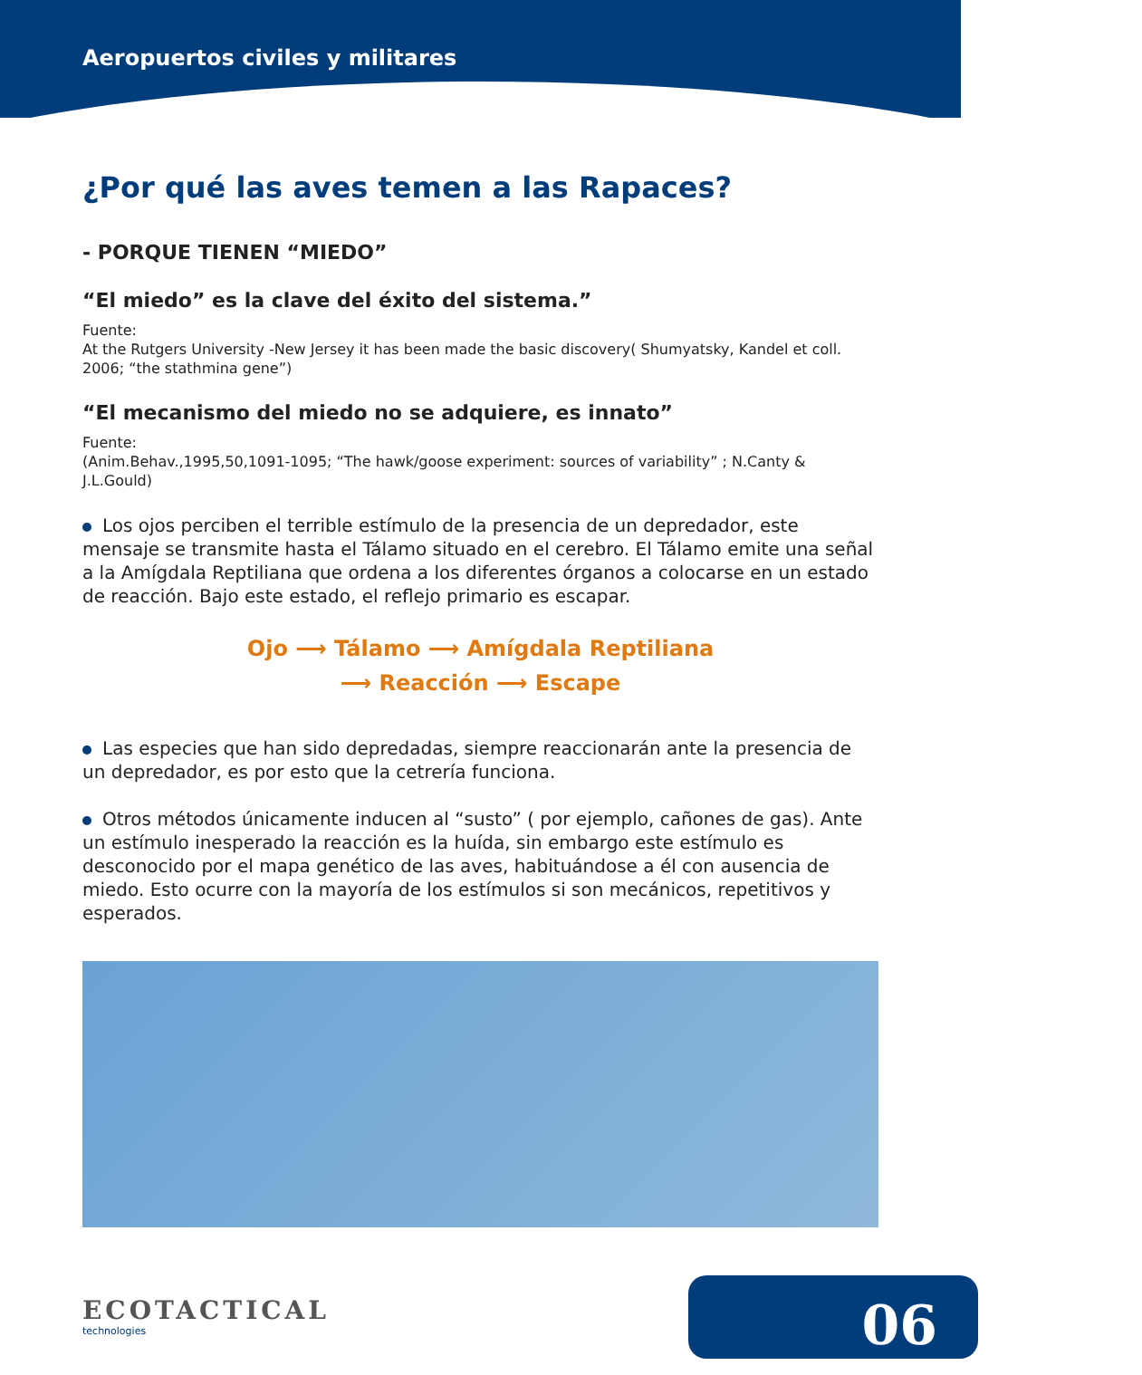Aeropuertos civiles y militares
¿Por qué las aves temen a las Rapaces?
- PORQUE TIENEN “MIEDO”
“El miedo” es la clave del éxito del sistema.”
Fuente:
At the Rutgers University -New Jersey it has been made the basic discovery( Shumyatsky, Kandel et coll. 2006; “the stathmina gene”)
“El mecanismo del miedo no se adquiere, es innato”
Fuente:
(Anim.Behav.,1995,50,1091-1095; “The hawk/goose experiment: sources of variability” ; N.Canty & J.L.Gould)
Los ojos perciben el terrible estímulo de la presencia de un depredador, este mensaje se transmite hasta el Tálamo situado en el cerebro. El Tálamo emite una señal a la Amígdala Reptiliana que ordena a los diferentes órganos a colocarse en un estado de reacción. Bajo este estado, el reflejo primario es escapar.
Ojo ⟶ Tálamo ⟶ Amígdala Reptiliana
⟶ Reacción ⟶ Escape
Las especies que han sido depredadas, siempre reaccionarán ante la presencia de un depredador, es por esto que la cetrería funciona.
Otros métodos únicamente inducen al “susto” ( por ejemplo, cañones de gas). Ante un estímulo inesperado la reacción es la huída, sin embargo este estímulo es desconocido por el mapa genético de las aves, habituándose a él con ausencia de miedo. Esto ocurre con la mayoría de los estímulos si son mecánicos, repetitivos y esperados.
ECOTACTICAL
technologies
06